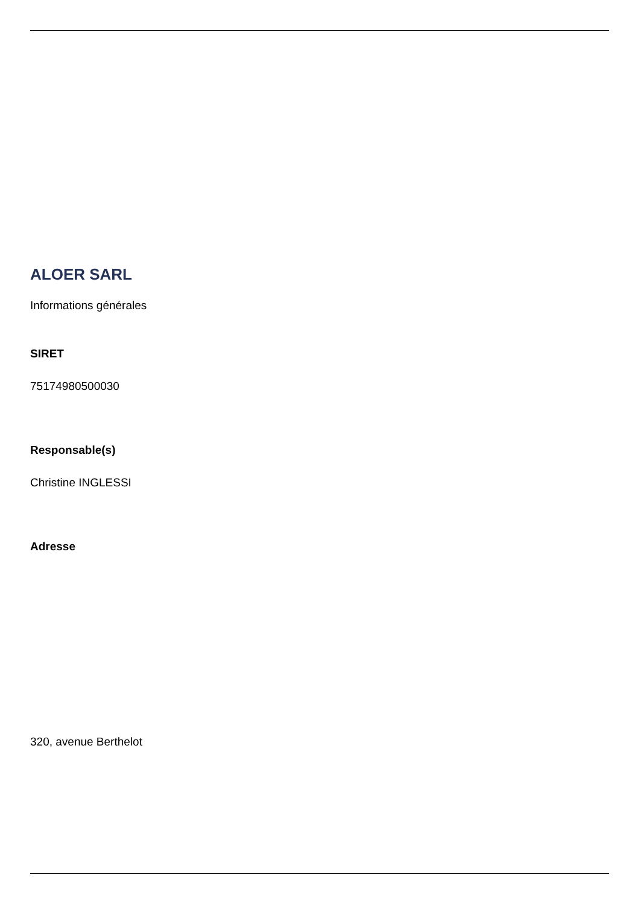ALOER SARL
Informations générales
SIRET
75174980500030
Responsable(s)
Christine INGLESSI
Adresse
320, avenue Berthelot